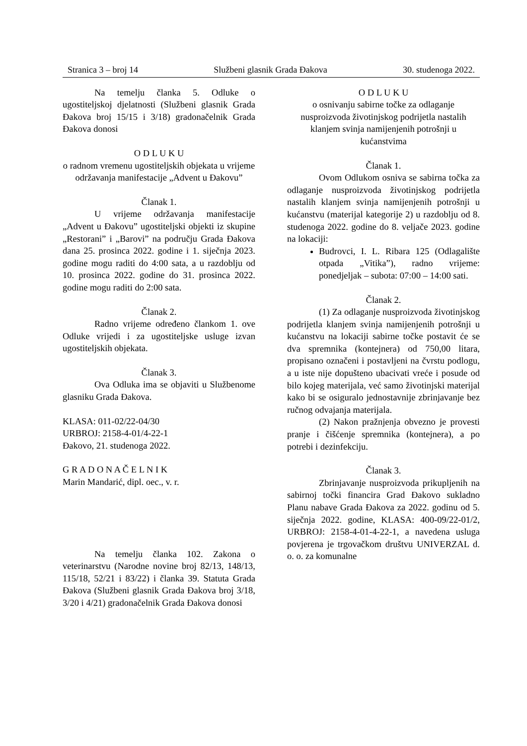Stranica 3 – broj 14 Službeni glasnik Grada Đakova 30. studenoga 2022.
Na temelju članka 5. Odluke o ugostiteljskoj djelatnosti (Službeni glasnik Grada Đakova broj 15/15 i 3/18) gradonačelnik Grada Đakova donosi
O D L U K U
o radnom vremenu ugostiteljskih objekata u vrijeme održavanja manifestacije „Advent u Đakovu”
Članak 1.
U vrijeme održavanja manifestacije „Advent u Đakovu” ugostiteljski objekti iz skupine „Restorani” i „Barovi” na području Grada Đakova dana 25. prosinca 2022. godine i 1. siječnja 2023. godine mogu raditi do 4:00 sata, a u razdoblju od 10. prosinca 2022. godine do 31. prosinca 2022. godine mogu raditi do 2:00 sata.
Članak 2.
Radno vrijeme određeno člankom 1. ove Odluke vrijedi i za ugostiteljske usluge izvan ugostiteljskih objekata.
Članak 3.
Ova Odluka ima se objaviti u Službenome glasniku Grada Đakova.
KLASA: 011-02/22-04/30
URBROJ: 2158-4-01/4-22-1
Đakovo, 21. studenoga 2022.
G R A D O N A Č E L N I K
Marin Mandarić, dipl. oec., v. r.
Na temelju članka 102. Zakona o veterinarstvu (Narodne novine broj 82/13, 148/13, 115/18, 52/21 i 83/22) i članka 39. Statuta Grada Đakova (Službeni glasnik Grada Đakova broj 3/18, 3/20 i 4/21) gradonačelnik Grada Đakova donosi
O D L U K U
o osnivanju sabirne točke za odlaganje nusproizvoda životinjskog podrijetla nastalih klanjem svinja namijenjenih potrošnji u kućanstvima
Članak 1.
Ovom Odlukom osniva se sabirna točka za odlaganje nusproizvoda životinjskog podrijetla nastalih klanjem svinja namijenjenih potrošnji u kućanstvu (materijal kategorije 2) u razdoblju od 8. studenoga 2022. godine do 8. veljače 2023. godine na lokaciji:
Budrovci, I. L. Ribara 125 (Odlagalište otpada „Vitika”), radno vrijeme: ponedjeljak – subota: 07:00 – 14:00 sati.
Članak 2.
(1) Za odlaganje nusproizvoda životinjskog podrijetla klanjem svinja namijenjenih potrošnji u kućanstvu na lokaciji sabirne točke postavit će se dva spremnika (kontejnera) od 750,00 litara, propisano označeni i postavljeni na čvrstu podlogu, a u iste nije dopušteno ubacivati vreće i posude od bilo kojeg materijala, već samo životinjski materijal kako bi se osiguralo jednostavnije zbrinjavanje bez ručnog odvajanja materijala.
(2) Nakon pražnjenja obvezno je provesti pranje i čišćenje spremnika (kontejnera), a po potrebi i dezinfekciju.
Članak 3.
Zbrinjavanje nusproizvoda prikupljenih na sabirnoj točki financira Grad Đakovo sukladno Planu nabave Grada Đakova za 2022. godinu od 5. siječnja 2022. godine, KLASA: 400-09/22-01/2, URBROJ: 2158-4-01-4-22-1, a navedena usluga povjerena je trgovačkom društvu UNIVERZAL d. o. o. za komunalne